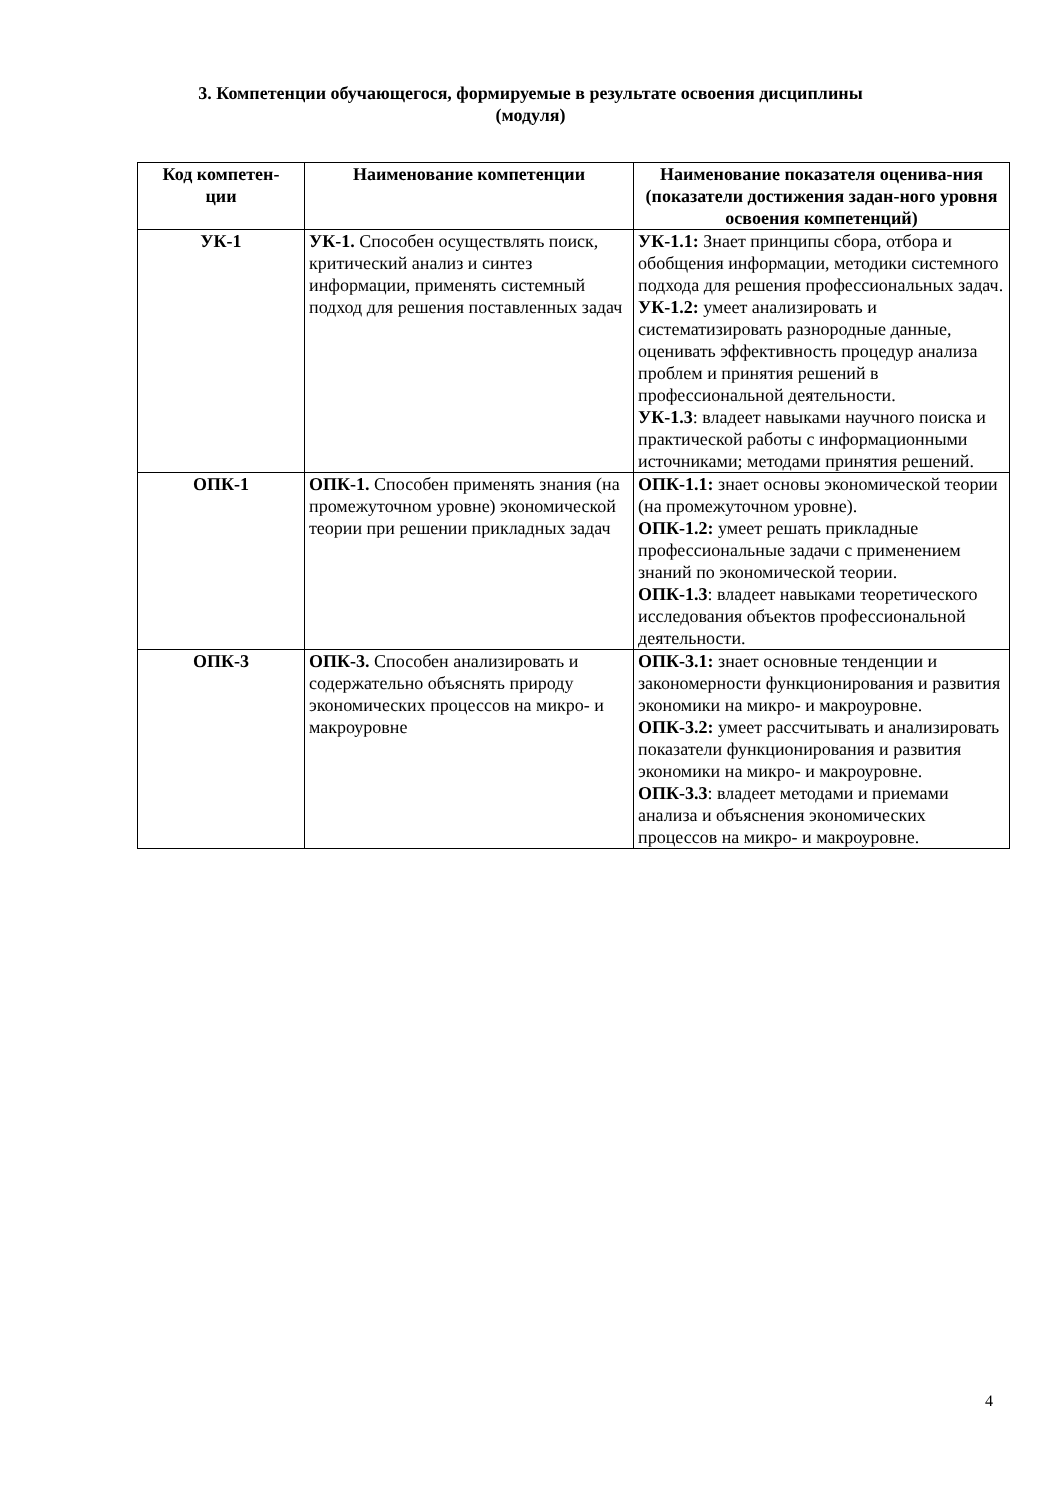3. Компетенции обучающегося, формируемые в результате освоения дисциплины
(модуля)
| Код компетен- ции | Наименование компетенции | Наименование показателя оценива-ния (показатели достижения задан-ного уровня освоения компетенций) |
| --- | --- | --- |
| УК-1 | УК-1. Способен осуществлять поиск, критический анализ и синтез информации, применять системный подход для решения поставленных задач | УК-1.1: Знает принципы сбора, отбора и обобщения информации, методики системного подхода для решения профессиональных задач. УК-1.2: умеет анализировать и систематизировать разнородные данные, оценивать эффективность процедур анализа проблем и принятия решений в профессиональной деятельности. УК-1.3 : владеет навыками научного поиска и практической работы с информационными источниками; методами принятия решений. |
| ОПК-1 | ОПК-1. Способен применять знания (на промежуточном уровне) экономической теории при решении прикладных задач | ОПК-1.1: знает основы экономической теории (на промежуточном уровне). ОПК-1.2: умеет решать прикладные профессиональные задачи с применением знаний по экономической теории. ОПК-1.3 : владеет навыками теоретического исследования объектов профессиональной деятельности. |
| ОПК-3 | ОПК-3. Способен анализировать и содержательно объяснять природу экономических процессов на микро- и макроуровне | ОПК-3.1: знает основные тенденции и закономерности функционирования и развития экономики на микро- и макроуровне. ОПК-3.2: умеет рассчитывать и анализировать показатели функционирования и развития экономики на микро- и макроуровне. ОПК-3.3 : владеет методами и приемами анализа и объяснения экономических процессов на микро- и макроуровне. |
4